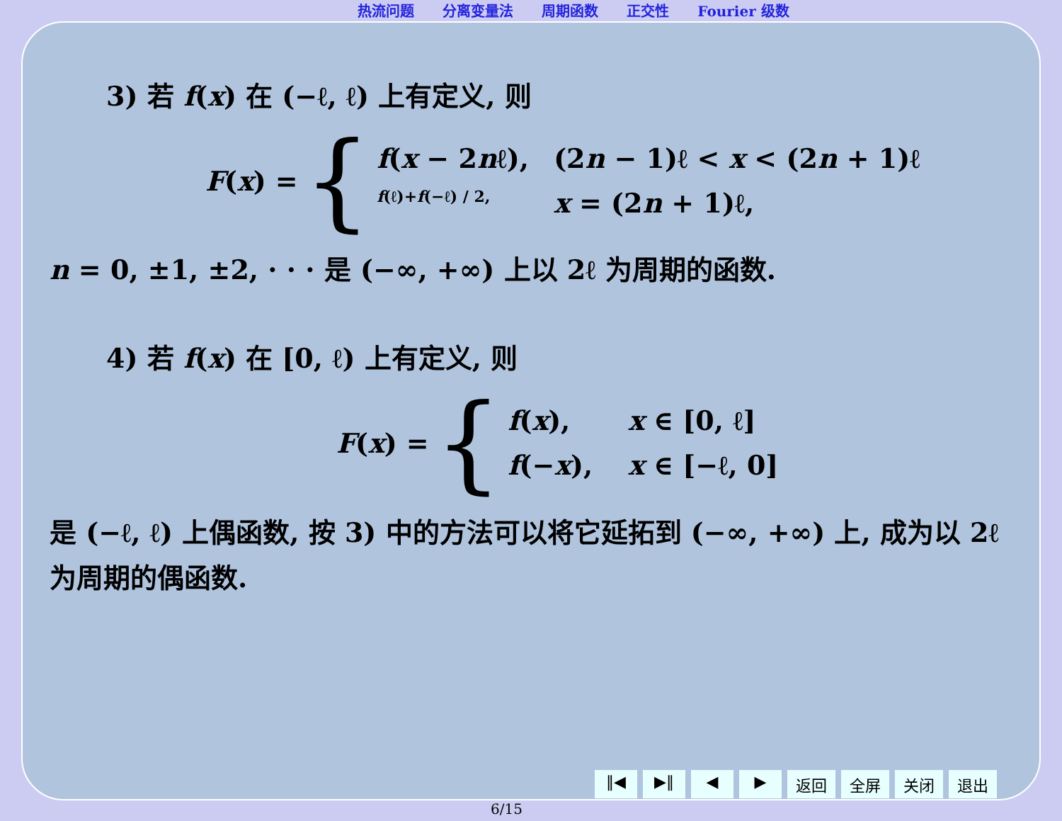热流问题 分离变量法 周期函数 正交性 Fourier 级数
3) 若 f(x) 在 (−ℓ, ℓ) 上有定义, 则
F(x) = {
f(x − 2nℓ), (2n − 1)ℓ < x < (2n + 1)ℓ
f(ℓ)+f(−ℓ) / 2, x = (2n + 1)ℓ,
n = 0, ±1, ±2, · · · 是 (−∞, +∞) 上以 2ℓ 为周期的函数.
4) 若 f(x) 在 [0, ℓ) 上有定义, 则
F(x) = {
f(x), x ∈ [0, ℓ]
f(−x), x ∈ [−ℓ, 0]
是 (−ℓ, ℓ) 上偶函数, 按 3) 中的方法可以将它延拓到 (−∞, +∞) 上, 成为以 2ℓ 为周期的偶函数.
‖◀ ▶‖ ◀ ▶ 返回 全屏 关闭 退出
6/15